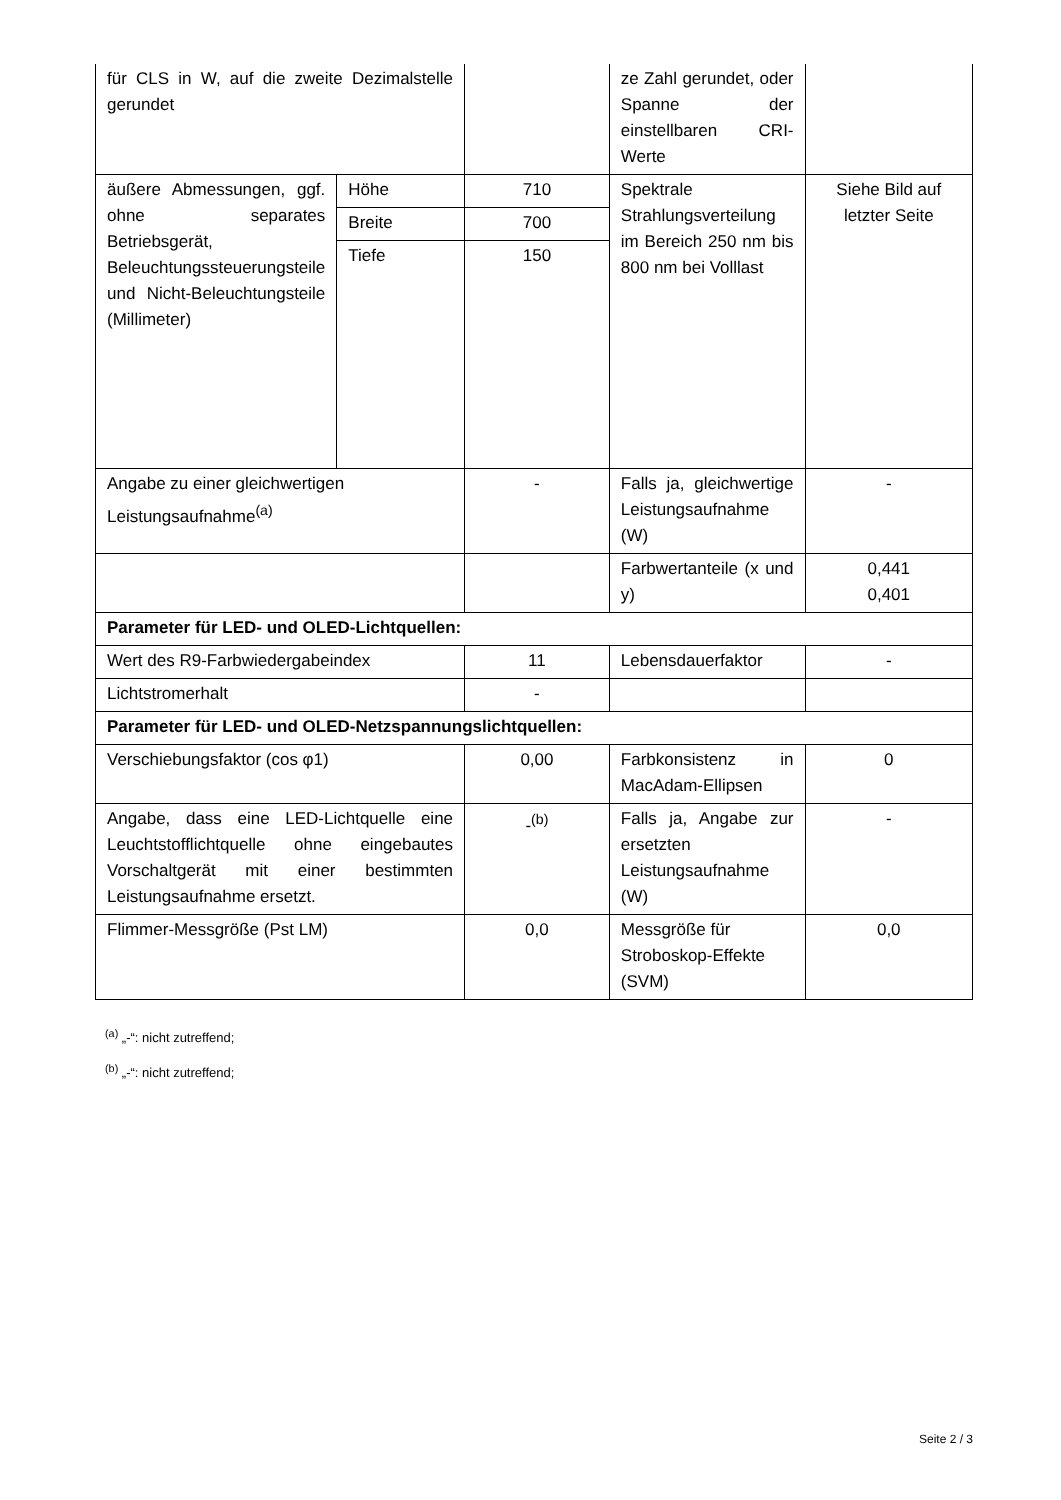| für CLS in W, auf die zweite Dezimalstelle gerundet | | | ze Zahl gerundet, oder Spanne der einstellbaren CRI-Werte | |
| äußere Abmessungen, ggf. ohne separates Betriebsgerät, Beleuchtungssteuerungsteile und Nicht-Beleuchtungsteile (Millimeter) | Höhe | 710 | Spektrale Strahlungsverteilung im Bereich 250 nm bis 800 nm bei Volllast | Siehe Bild auf letzter Seite |
| | Breite | 700 | | |
| | Tiefe | 150 | | |
| Angabe zu einer gleichwertigen Leistungsaufnahme<sup>(a)</sup> | | - | Falls ja, gleichwertige Leistungsaufnahme (W) | - |
| | | | Farbwertanteile (x und y) | 0,441 0,401 |
| Parameter für LED- und OLED-Lichtquellen: | | | | |
| Wert des R9-Farbwiedergabeindex | | 11 | Lebensdauerfaktor | - |
| Lichtstromerhalt | | - | | |
| Parameter für LED- und OLED-Netzspannungslichtquellen: | | | | |
| Verschiebungsfaktor (cos φ1) | | 0,00 | Farbkonsistenz in MacAdam-Ellipsen | 0 |
| Angabe, dass eine LED-Lichtquelle eine Leuchtstofflichtquelle ohne eingebautes Vorschaltgerät mit einer bestimmten Leistungsaufnahme ersetzt. | | -<sup>(b)</sup> | Falls ja, Angabe zur ersetzten Leistungsaufnahme (W) | - |
| Flimmer-Messgröße (Pst LM) | | 0,0 | Messgröße für Stroboskop-Effekte (SVM) | 0,0 |
<sup>(a)</sup> „-“: nicht zutreffend;
<sup>(b)</sup> „-“: nicht zutreffend;
Seite 2 / 3